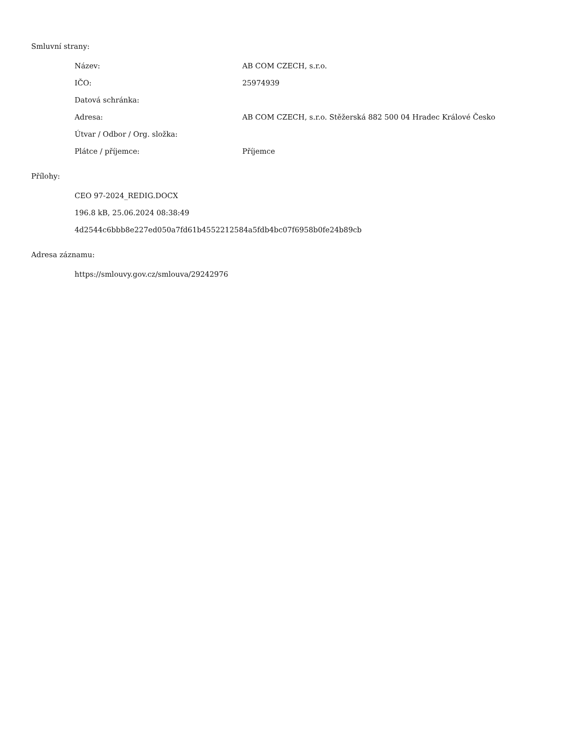Smluvní strany:
| Název: | AB COM CZECH, s.r.o. |
| IČO: | 25974939 |
| Datová schránka: | |
| Adresa: | AB COM CZECH, s.r.o. Stěžerská 882 500 04 Hradec Králové Česko |
| Útvar / Odbor / Org. složka: | |
| Plátce / příjemce: | Příjemce |
Přílohy:
CEO 97-2024_REDIG.DOCX
196.8 kB, 25.06.2024 08:38:49
4d2544c6bbb8e227ed050a7fd61b4552212584a5fdb4bc07f6958b0fe24b89cb
Adresa záznamu:
https://smlouvy.gov.cz/smlouva/29242976